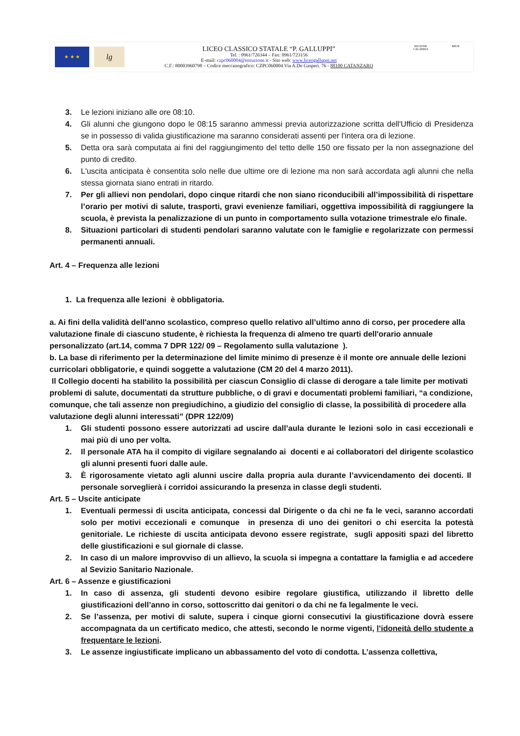★ ★ ★
lg
LICEO CLASSICO STATALE “P. GALLUPPI”
Tel. : 0961/726344 – Fax: 0961/723156
E-mail: czpc060004@istruzione.it - Sito web: www.liceogalluppi.net
C.F.: 80003960798 – Codice meccanografico: CZPC060004 Via A.De Gasperi. 76 - 88100 CATANZARO
REGIONE CALABRIA
MIUR
3. Le lezioni iniziano alle ore 08:10.
4. Gli alunni che giungono dopo le 08:15 saranno ammessi previa autorizzazione scritta dell'Ufficio di Presidenza se in possesso di valida giustificazione ma saranno considerati assenti per l'intera ora di lezione.
5. Detta ora sarà computata ai fini del raggiungimento del tetto delle 150 ore fissato per la non assegnazione del punto di credito.
6. L'uscita anticipata è consentita solo nelle due ultime ore di lezione ma non sarà accordata agli alunni che nella stessa giornata siano entrati in ritardo.
7. Per gli allievi non pendolari, dopo cinque ritardi che non siano riconducibili all’impossibilità di rispettare l’orario per motivi di salute, trasporti, gravi evenienze familiari, oggettiva impossibilità di raggiungere la scuola, è prevista la penalizzazione di un punto in comportamento sulla votazione trimestrale e/o finale.
8. Situazioni particolari di studenti pendolari saranno valutate con le famiglie e regolarizzate con permessi permanenti annuali.
Art. 4 – Frequenza alle lezioni
1. La frequenza alle lezioni è obbligatoria.
a. Ai fini della validità dell'anno scolastico, compreso quello relativo all’ultimo anno di corso, per procedere alla valutazione finale di ciascuno studente, è richiesta la frequenza di almeno tre quarti dell'orario annuale personalizzato (art.14, comma 7 DPR 122/ 09 – Regolamento sulla valutazione ).
b. La base di riferimento per la determinazione del limite minimo di presenze è il monte ore annuale delle lezioni curricolari obbligatorie, e quindi soggette a valutazione (CM 20 del 4 marzo 2011).
Il Collegio docenti ha stabilito la possibilità per ciascun Consiglio di classe di derogare a tale limite per motivati problemi di salute, documentati da strutture pubbliche, o di gravi e documentati problemi familiari, “a condizione, comunque, che tali assenze non pregiudichino, a giudizio del consiglio di classe, la possibilità di procedere alla valutazione degli alunni interessati” (DPR 122/09)
1. Gli studenti possono essere autorizzati ad uscire dall’aula durante le lezioni solo in casi eccezionali e mai più di uno per volta.
2. Il personale ATA ha il compito di vigilare segnalando ai docenti e ai collaboratori del dirigente scolastico gli alunni presenti fuori dalle aule.
3. È rigorosamente vietato agli alunni uscire dalla propria aula durante l’avvicendamento dei docenti. Il personale sorveglierà i corridoi assicurando la presenza in classe degli studenti.
Art. 5 – Uscite anticipate
1. Eventuali permessi di uscita anticipata, concessi dal Dirigente o da chi ne fa le veci, saranno accordati solo per motivi eccezionali e comunque in presenza di uno dei genitori o chi esercita la potestà genitoriale. Le richieste di uscita anticipata devono essere registrate, sugli appositi spazi del libretto delle giustificazioni e sul giornale di classe.
2. In caso di un malore improvviso di un allievo, la scuola si impegna a contattare la famiglia e ad accedere al Sevizio Sanitario Nazionale.
Art. 6 – Assenze e giustificazioni
1. In caso di assenza, gli studenti devono esibire regolare giustifica, utilizzando il libretto delle giustificazioni dell’anno in corso, sottoscritto dai genitori o da chi ne fa legalmente le veci.
2. Se l’assenza, per motivi di salute, supera i cinque giorni consecutivi la giustificazione dovrà essere accompagnata da un certificato medico, che attesti, secondo le norme vigenti, l’idoneità dello studente a frequentare le lezioni.
3. Le assenze ingiustificate implicano un abbassamento del voto di condotta. L’assenza collettiva,